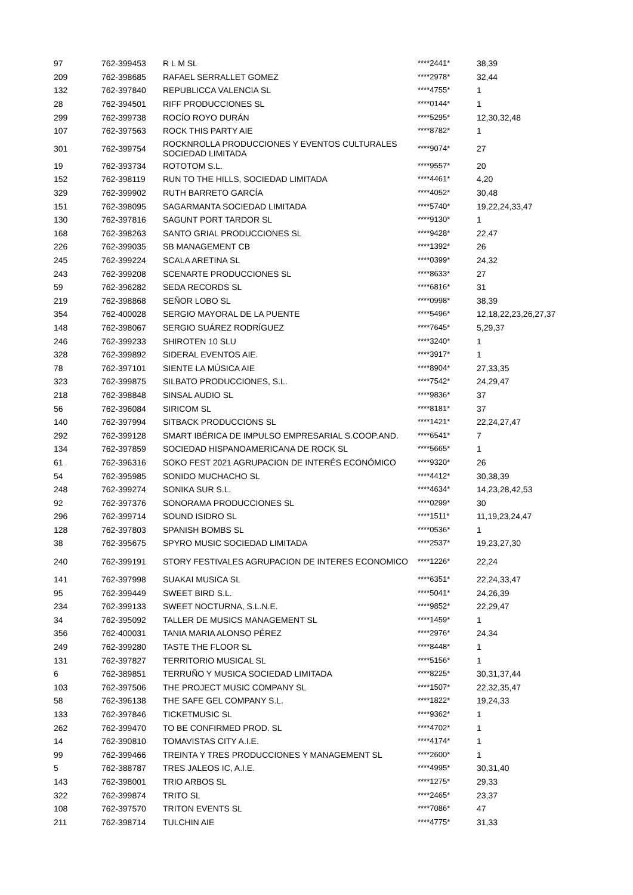| 97 | 762-399453 | R L M SL | ****2441* | 38,39 |
| 209 | 762-398685 | RAFAEL SERRALLET GOMEZ | ****2978* | 32,44 |
| 132 | 762-397840 | REPUBLICCA VALENCIA SL | ****4755* | 1 |
| 28 | 762-394501 | RIFF PRODUCCIONES SL | ****0144* | 1 |
| 299 | 762-399738 | ROCÍO ROYO DURÁN | ****5295* | 12,30,32,48 |
| 107 | 762-397563 | ROCK THIS PARTY AIE | ****8782* | 1 |
| 301 | 762-399754 | ROCKNROLLA PRODUCCIONES Y EVENTOS CULTURALES SOCIEDAD LIMITADA | ****9074* | 27 |
| 19 | 762-393734 | ROTOTOM S.L. | ****9557* | 20 |
| 152 | 762-398119 | RUN TO THE HILLS, SOCIEDAD LIMITADA | ****4461* | 4,20 |
| 329 | 762-399902 | RUTH BARRETO GARCÍA | ****4052* | 30,48 |
| 151 | 762-398095 | SAGARMANTA SOCIEDAD LIMITADA | ****5740* | 19,22,24,33,47 |
| 130 | 762-397816 | SAGUNT PORT TARDOR SL | ****9130* | 1 |
| 168 | 762-398263 | SANTO GRIAL PRODUCCIONES SL | ****9428* | 22,47 |
| 226 | 762-399035 | SB MANAGEMENT CB | ****1392* | 26 |
| 245 | 762-399224 | SCALA ARETINA SL | ****0399* | 24,32 |
| 243 | 762-399208 | SCENARTE PRODUCCIONES SL | ****8633* | 27 |
| 59 | 762-396282 | SEDA RECORDS SL | ****6816* | 31 |
| 219 | 762-398868 | SEÑOR LOBO SL | ****0998* | 38,39 |
| 354 | 762-400028 | SERGIO MAYORAL DE LA PUENTE | ****5496* | 12,18,22,23,26,27,37 |
| 148 | 762-398067 | SERGIO SUÁREZ RODRÍGUEZ | ****7645* | 5,29,37 |
| 246 | 762-399233 | SHIROTEN 10 SLU | ****3240* | 1 |
| 328 | 762-399892 | SIDERAL EVENTOS AIE. | ****3917* | 1 |
| 78 | 762-397101 | SIENTE LA MÚSICA AIE | ****8904* | 27,33,35 |
| 323 | 762-399875 | SILBATO PRODUCCIONES, S.L. | ****7542* | 24,29,47 |
| 218 | 762-398848 | SINSAL AUDIO SL | ****9836* | 37 |
| 56 | 762-396084 | SIRICOM SL | ****8181* | 37 |
| 140 | 762-397994 | SITBACK PRODUCCIONS SL | ****1421* | 22,24,27,47 |
| 292 | 762-399128 | SMART IBÉRICA DE IMPULSO EMPRESARIAL S.COOP.AND. | ****6541* | 7 |
| 134 | 762-397859 | SOCIEDAD HISPANOAMERICANA DE ROCK SL | ****5665* | 1 |
| 61 | 762-396316 | SOKO FEST 2021 AGRUPACION DE INTERÉS ECONÓMICO | ****9320* | 26 |
| 54 | 762-395985 | SONIDO MUCHACHO SL | ****4412* | 30,38,39 |
| 248 | 762-399274 | SONIKA SUR S.L. | ****4634* | 14,23,28,42,53 |
| 92 | 762-397376 | SONORAMA PRODUCCIONES SL | ****0299* | 30 |
| 296 | 762-399714 | SOUND ISIDRO SL | ****1511* | 11,19,23,24,47 |
| 128 | 762-397803 | SPANISH BOMBS SL | ****0536* | 1 |
| 38 | 762-395675 | SPYRO MUSIC SOCIEDAD LIMITADA | ****2537* | 19,23,27,30 |
| 240 | 762-399191 | STORY FESTIVALES AGRUPACION DE INTERES ECONOMICO | ****1226* | 22,24 |
| 141 | 762-397998 | SUAKAI MUSICA SL | ****6351* | 22,24,33,47 |
| 95 | 762-399449 | SWEET BIRD S.L. | ****5041* | 24,26,39 |
| 234 | 762-399133 | SWEET NOCTURNA, S.L.N.E. | ****9852* | 22,29,47 |
| 34 | 762-395092 | TALLER DE MUSICS MANAGEMENT SL | ****1459* | 1 |
| 356 | 762-400031 | TANIA MARIA ALONSO PÉREZ | ****2976* | 24,34 |
| 249 | 762-399280 | TASTE THE FLOOR SL | ****8448* | 1 |
| 131 | 762-397827 | TERRITORIO MUSICAL SL | ****5156* | 1 |
| 6 | 762-389851 | TERRUÑO Y MUSICA SOCIEDAD LIMITADA | ****8225* | 30,31,37,44 |
| 103 | 762-397506 | THE PROJECT MUSIC COMPANY SL | ****1507* | 22,32,35,47 |
| 58 | 762-396138 | THE SAFE GEL COMPANY S.L. | ****1822* | 19,24,33 |
| 133 | 762-397846 | TICKETMUSIC SL | ****9362* | 1 |
| 262 | 762-399470 | TO BE CONFIRMED PROD. SL | ****4702* | 1 |
| 14 | 762-390810 | TOMAVISTAS CITY A.I.E. | ****4174* | 1 |
| 99 | 762-399466 | TREINTA Y TRES PRODUCCIONES Y MANAGEMENT SL | ****2600* | 1 |
| 5 | 762-388787 | TRES JALEOS IC, A.I.E. | ****4995* | 30,31,40 |
| 143 | 762-398001 | TRIO ARBOS SL | ****1275* | 29,33 |
| 322 | 762-399874 | TRITO SL | ****2465* | 23,37 |
| 108 | 762-397570 | TRITON EVENTS SL | ****7086* | 47 |
| 211 | 762-398714 | TULCHIN AIE | ****4775* | 31,33 |